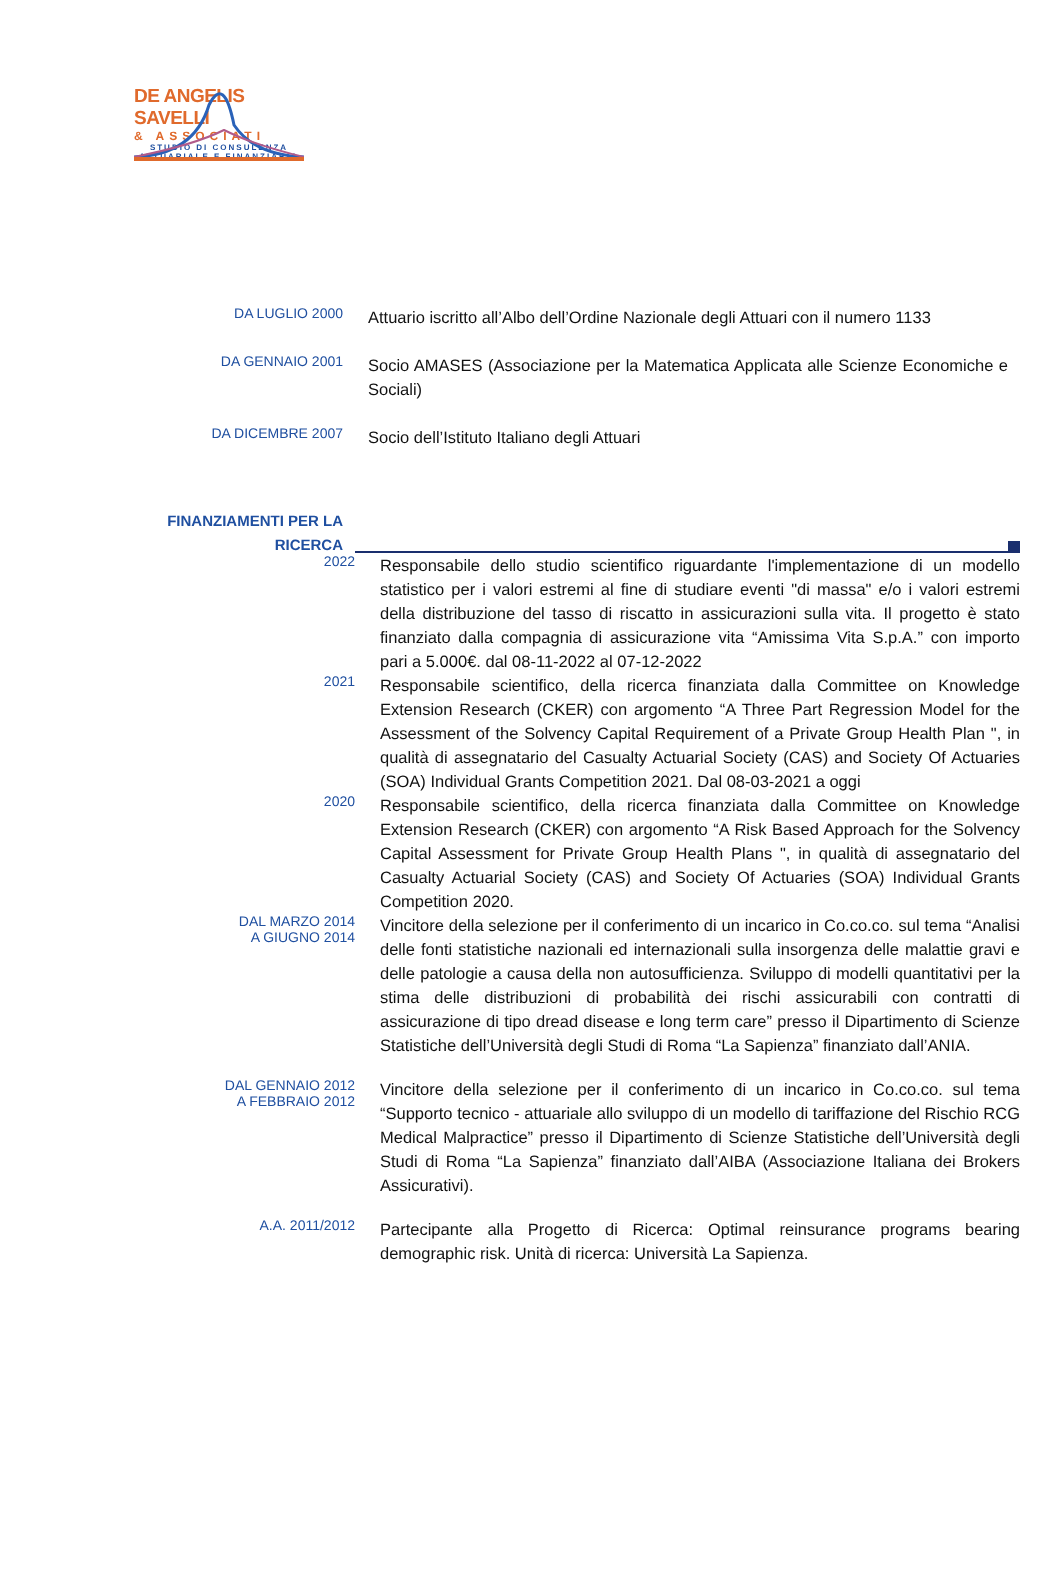DE ANGELIS SAVELLI
& ASSOCIATI
STUDIO DI CONSULENZA
ATTUARIALE E FINANZIARIA
DA LUGLIO 2000
Attuario iscritto all’Albo dell’Ordine Nazionale degli Attuari con il numero 1133
DA GENNAIO 2001
Socio AMASES (Associazione per la Matematica Applicata alle Scienze Economiche e Sociali)
DA DICEMBRE 2007
Socio dell’Istituto Italiano degli Attuari
FINANZIAMENTI PER LA RICERCA
2022
Responsabile dello studio scientifico riguardante l'implementazione di un modello statistico per i valori estremi al fine di studiare eventi "di massa" e/o i valori estremi della distribuzione del tasso di riscatto in assicurazioni sulla vita. Il progetto è stato finanziato dalla compagnia di assicurazione vita “Amissima Vita S.p.A.” con importo pari a 5.000€. dal 08-11-2022 al 07-12-2022
2021
Responsabile scientifico, della ricerca finanziata dalla Committee on Knowledge Extension Research (CKER) con argomento “A Three Part Regression Model for the Assessment of the Solvency Capital Requirement of a Private Group Health Plan ", in qualità di assegnatario del Casualty Actuarial Society (CAS) and Society Of Actuaries (SOA) Individual Grants Competition 2021. Dal 08-03-2021 a oggi
2020
Responsabile scientifico, della ricerca finanziata dalla Committee on Knowledge Extension Research (CKER) con argomento “A Risk Based Approach for the Solvency Capital Assessment for Private Group Health Plans ", in qualità di assegnatario del Casualty Actuarial Society (CAS) and Society Of Actuaries (SOA) Individual Grants Competition 2020.
DAL MARZO 2014
A GIUGNO 2014
Vincitore della selezione per il conferimento di un incarico in Co.co.co. sul tema “Analisi delle fonti statistiche nazionali ed internazionali sulla insorgenza delle malattie gravi e delle patologie a causa della non autosufficienza. Sviluppo di modelli quantitativi per la stima delle distribuzioni di probabilità dei rischi assicurabili con contratti di assicurazione di tipo dread disease e long term care” presso il Dipartimento di Scienze Statistiche dell’Università degli Studi di Roma “La Sapienza” finanziato dall’ANIA.
DAL GENNAIO 2012
A FEBBRAIO 2012
Vincitore della selezione per il conferimento di un incarico in Co.co.co. sul tema “Supporto tecnico - attuariale allo sviluppo di un modello di tariffazione del Rischio RCG Medical Malpractice” presso il Dipartimento di Scienze Statistiche dell’Università degli Studi di Roma “La Sapienza” finanziato dall’AIBA (Associazione Italiana dei Brokers Assicurativi).
A.A. 2011/2012
Partecipante alla Progetto di Ricerca: Optimal reinsurance programs bearing demographic risk. Unità di ricerca: Università La Sapienza.